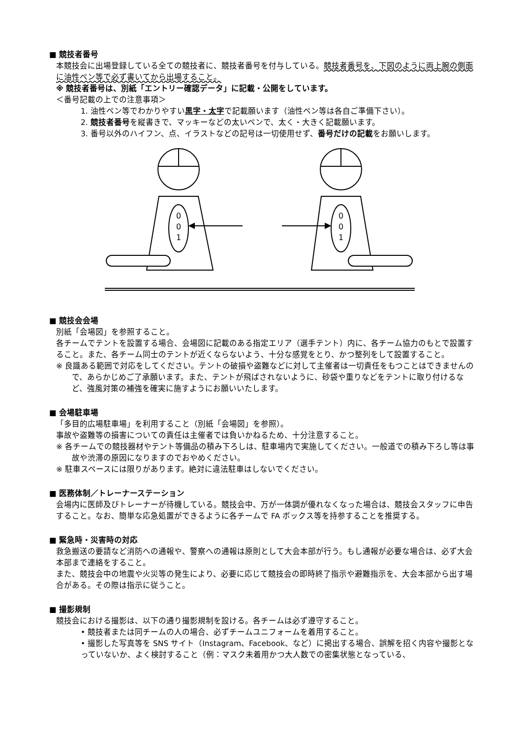■ 競技者番号
本競技会に出場登録している全ての競技者に、競技者番号を付与している。競技者番号を、下図のように両上腕の側面に油性ペン等で必ず書いてから出場すること。
※ 競技者番号は、別紙「エントリー確認データ」に記載・公開をしています。
＜番号記載の上での注意事項＞
1. 油性ペン等でわかりやすい黒字・太字で記載願います（油性ペン等は各自ご準備下さい）。
2. 競技者番号を縦書きで、マッキーなどの太いペンで、太く・大きく記載願います。
3. 番号以外のハイフン、点、イラストなどの記号は一切使用せず、番号だけの記載をお願いします。
0
0
1
0
0
1
■ 競技会会場
別紙「会場図」を参照すること。
各チームでテントを設置する場合、会場図に記載のある指定エリア（選手テント）内に、各チーム協力のもとで設置すること。また、各チーム同士のテントが近くならないよう、十分な感覚をとり、かつ整列をして設置すること。
※ 良識ある範囲で対応をしてください。テントの破損や盗難などに対して主催者は一切責任をもつことはできませんので、あらかじめご了承願います。また、テントが飛ばされないように、砂袋や重りなどをテントに取り付けるなど、強風対策の補強を確実に施すようにお願いいたします。
■ 会場駐車場
「多目的広場駐車場」を利用すること（別紙「会場図」を参照）。
事故や盗難等の損害についての責任は主催者では負いかねるため、十分注意すること。
※ 各チームでの競技器材やテント等備品の積み下ろしは、駐車場内で実施してください。一般道での積み下ろし等は事故や渋滞の原因になりますのでおやめください。
※ 駐車スペースには限りがあります。絶対に違法駐車はしないでください。
■ 医務体制／トレーナーステーション
会場内に医師及びトレーナーが待機している。競技会中、万が一体調が優れなくなった場合は、競技会スタッフに申告すること。なお、簡単な応急処置ができるように各チームで FA ボックス等を持参することを推奨する。
■ 緊急時・災害時の対応
救急搬送の要請など消防への通報や、警察への通報は原則として大会本部が行う。もし通報が必要な場合は、必ず大会本部まで連絡をすること。
また、競技会中の地震や火災等の発生により、必要に応じて競技会の即時終了指示や避難指示を、大会本部から出す場合がある。その際は指示に従うこと。
■ 撮影規制
競技会における撮影は、以下の通り撮影規制を設ける。各チームは必ず遵守すること。
• 競技者または同チームの人の場合、必ずチームユニフォームを着用すること。
• 撮影した写真等を SNS サイト（Instagram、Facebook、など）に掲出する場合、誤解を招く内容や撮影となっていないか、よく検討すること（例：マスク未着用かつ大人数での密集状態となっている、